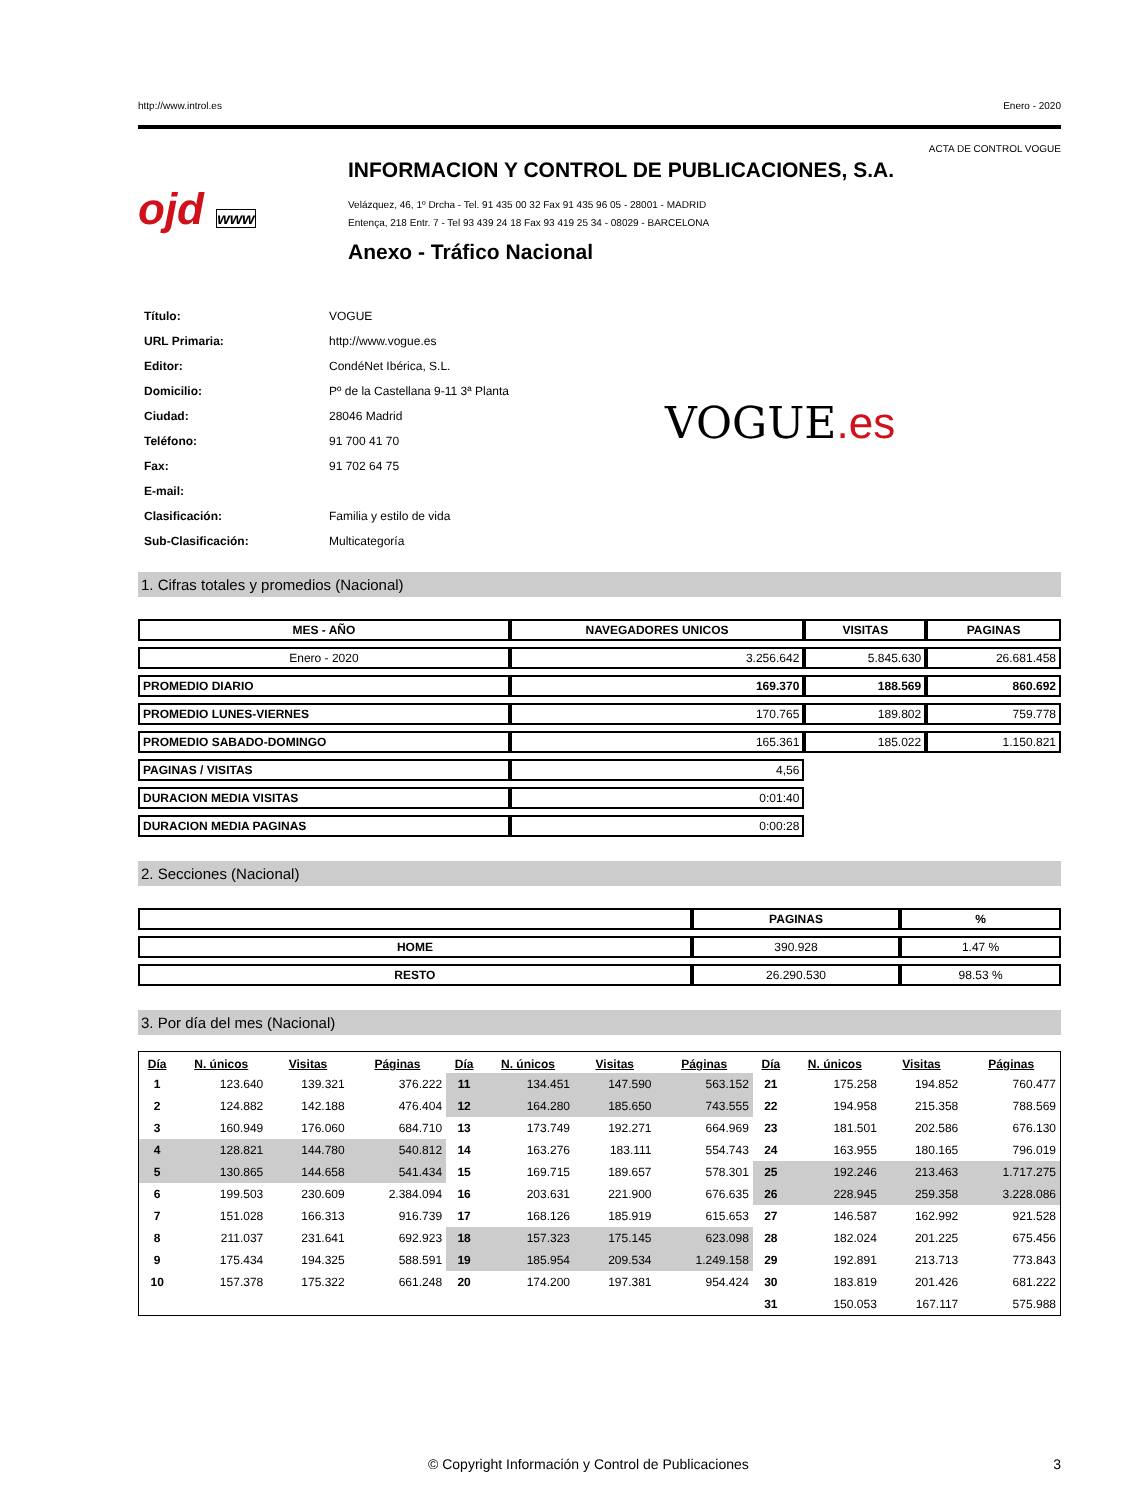http://www.introl.es Enero - 2020
ACTA DE CONTROL VOGUE
ojd www
INFORMACION Y CONTROL DE PUBLICACIONES, S.A.
Velázquez, 46, 1º Drcha - Tel. 91 435 00 32 Fax 91 435 96 05 - 28001 - MADRID
Entença, 218 Entr. 7 - Tel 93 439 24 18 Fax 93 419 25 34 - 08029 - BARCELONA
Anexo - Tráfico Nacional
| Título: | VOGUE |
| URL Primaria: | http://www.vogue.es |
| Editor: | CondéNet Ibérica, S.L. |
| Domicilio: | Pº de la Castellana 9-11 3ª Planta |
| Ciudad: | 28046 Madrid |
| Teléfono: | 91 700 41 70 |
| Fax: | 91 702 64 75 |
| E-mail: | |
| Clasificación: | Familia y estilo de vida |
| Sub-Clasificación: | Multicategoría |
VOGUE.es
1. Cifras totales y promedios (Nacional)
| MES - AÑO | NAVEGADORES UNICOS | VISITAS | PAGINAS |
| --- | --- | --- | --- |
| Enero - 2020 | 3.256.642 | 5.845.630 | 26.681.458 |
| PROMEDIO DIARIO | 169.370 | 188.569 | 860.692 |
| PROMEDIO LUNES-VIERNES | 170.765 | 189.802 | 759.778 |
| PROMEDIO SABADO-DOMINGO | 165.361 | 185.022 | 1.150.821 |
| PAGINAS / VISITAS | 4,56 | | |
| DURACION MEDIA VISITAS | 0:01:40 | | |
| DURACION MEDIA PAGINAS | 0:00:28 | | |
2. Secciones (Nacional)
| | PAGINAS | % |
| --- | --- | --- |
| HOME | 390.928 | 1.47 % |
| RESTO | 26.290.530 | 98.53 % |
3. Por día del mes (Nacional)
| Día | N. únicos | Visitas | Páginas | Día | N. únicos | Visitas | Páginas | Día | N. únicos | Visitas | Páginas |
| --- | --- | --- | --- | --- | --- | --- | --- | --- | --- | --- | --- |
| 1 | 123.640 | 139.321 | 376.222 | 11 | 134.451 | 147.590 | 563.152 | 21 | 175.258 | 194.852 | 760.477 |
| 2 | 124.882 | 142.188 | 476.404 | 12 | 164.280 | 185.650 | 743.555 | 22 | 194.958 | 215.358 | 788.569 |
| 3 | 160.949 | 176.060 | 684.710 | 13 | 173.749 | 192.271 | 664.969 | 23 | 181.501 | 202.586 | 676.130 |
| 4 | 128.821 | 144.780 | 540.812 | 14 | 163.276 | 183.111 | 554.743 | 24 | 163.955 | 180.165 | 796.019 |
| 5 | 130.865 | 144.658 | 541.434 | 15 | 169.715 | 189.657 | 578.301 | 25 | 192.246 | 213.463 | 1.717.275 |
| 6 | 199.503 | 230.609 | 2.384.094 | 16 | 203.631 | 221.900 | 676.635 | 26 | 228.945 | 259.358 | 3.228.086 |
| 7 | 151.028 | 166.313 | 916.739 | 17 | 168.126 | 185.919 | 615.653 | 27 | 146.587 | 162.992 | 921.528 |
| 8 | 211.037 | 231.641 | 692.923 | 18 | 157.323 | 175.145 | 623.098 | 28 | 182.024 | 201.225 | 675.456 |
| 9 | 175.434 | 194.325 | 588.591 | 19 | 185.954 | 209.534 | 1.249.158 | 29 | 192.891 | 213.713 | 773.843 |
| 10 | 157.378 | 175.322 | 661.248 | 20 | 174.200 | 197.381 | 954.424 | 30 | 183.819 | 201.426 | 681.222 |
| | | | | | | | | 31 | 150.053 | 167.117 | 575.988 |
© Copyright Información y Control de Publicaciones 3